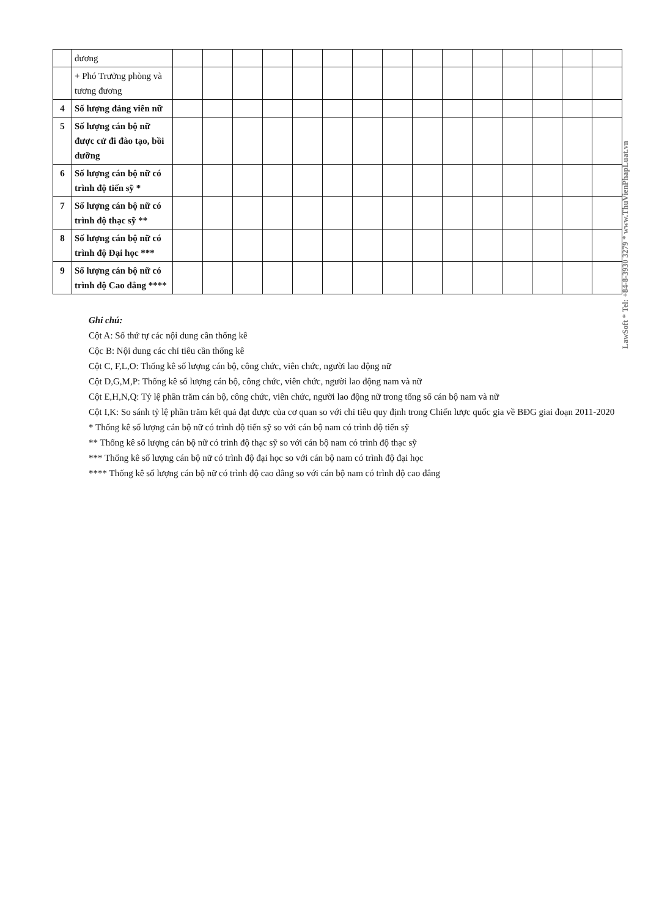| | đương | | | | | | | | | | | | | | | |
| | + Phó Trưởng phòng và tương đương | | | | | | | | | | | | | | | |
| 4 | Số lượng đảng viên nữ | | | | | | | | | | | | | | | |
| 5 | Số lượng cán bộ nữ được cử đi đào tạo, bồi dưỡng | | | | | | | | | | | | | | | |
| 6 | Số lượng cán bộ nữ có trình độ tiến sỹ * | | | | | | | | | | | | | | | |
| 7 | Số lượng cán bộ nữ có trình độ thạc sỹ ** | | | | | | | | | | | | | | | |
| 8 | Số lượng cán bộ nữ có trình độ Đại học *** | | | | | | | | | | | | | | | |
| 9 | Số lượng cán bộ nữ có trình độ Cao đẳng **** | | | | | | | | | | | | | | | |
Ghi chú:
Cột A: Số thứ tự các nội dung cần thống kê
Cộc B: Nội dung các chỉ tiêu cần thống kê
Cột C, F,L,O: Thống kê số lượng cán bộ, công chức, viên chức, người lao động nữ
Cột D,G,M,P: Thống kê số lượng cán bộ, công chức, viên chức, người lao động nam và nữ
Cột E,H,N,Q: Tỷ lệ phần trăm cán bộ, công chức, viên chức, người lao động nữ trong tổng số cán bộ nam và nữ
Cột I,K: So sánh tỷ lệ phần trăm kết quả đạt được của cơ quan so với chỉ tiêu quy định trong Chiến lược quốc gia về BĐG giai đoạn 2011-2020
* Thống kê số lượng cán bộ nữ có trình độ tiến sỹ so với cán bộ nam có trình độ tiến sỹ
** Thống kê số lượng cán bộ nữ có trình độ thạc sỹ so với cán bộ nam có trình độ thạc sỹ
*** Thống kê số lượng cán bộ nữ có trình độ đại học so với cán bộ nam có trình độ đại học
**** Thống kê số lượng cán bộ nữ có trình độ cao đẳng so với cán bộ nam có trình độ cao đẳng
LawSoft * Tel: +84-8-3930 3279 * www.ThuVienPhapLuat.vn